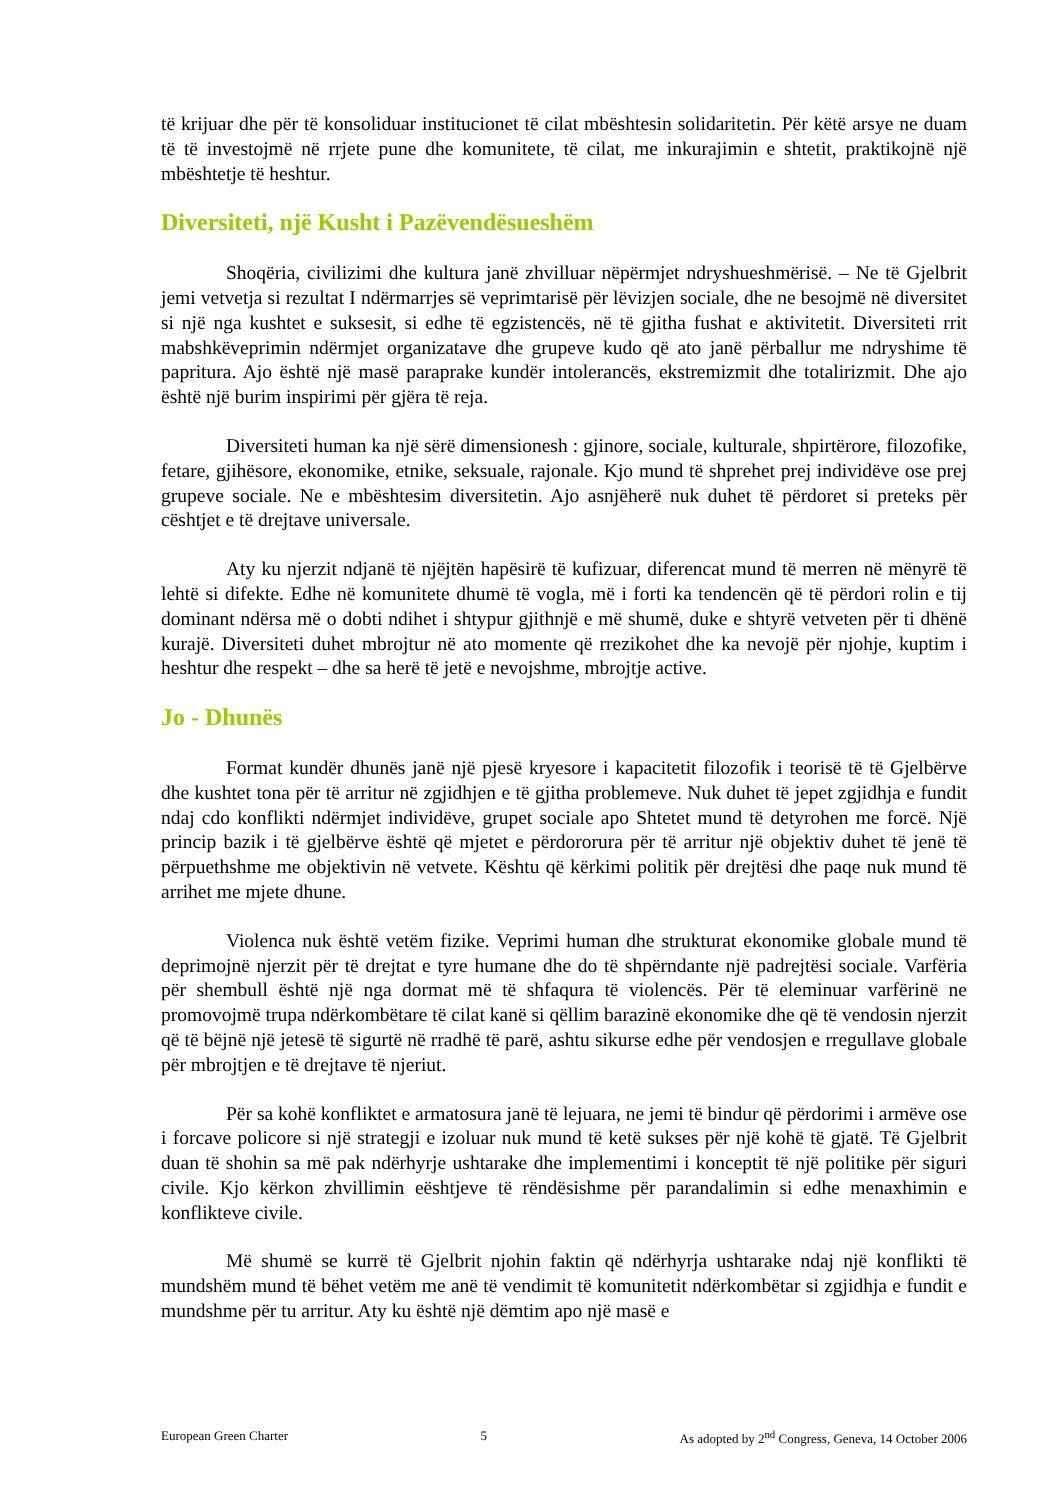të krijuar dhe për të konsoliduar institucionet të cilat mbështesin solidaritetin. Për këtë arsye ne duam të të investojmë në rrjete pune dhe komunitete, të cilat, me inkurajimin e shtetit, praktikojnë një mbështetje të heshtur.
Diversiteti, një Kusht i Pazëvendësueshëm
Shoqëria, civilizimi dhe kultura janë zhvilluar nëpërmjet ndryshueshmërisë. – Ne të Gjelbrit jemi vetvetja si rezultat I ndërmarrjes së veprimtarisë për lëvizjen sociale, dhe ne besojmë në diversitet si një nga kushtet e suksesit, si edhe të egzistencës, në të gjitha fushat e aktivitetit. Diversiteti rrit mabshkëveprimin ndërmjet organizatave dhe grupeve kudo që ato janë përballur me ndryshime të papritura. Ajo është një masë paraprake kundër intolerancës, ekstremizmit dhe totalirizmit. Dhe ajo është një burim inspirimi për gjëra të reja.
Diversiteti human ka një sërë dimensionesh : gjinore, sociale, kulturale, shpirtërore, filozofike, fetare, gjihësore, ekonomike, etnike, seksuale, rajonale. Kjo mund të shprehet prej individëve ose prej grupeve sociale. Ne e mbështesim diversitetin. Ajo asnjëherë nuk duhet të përdoret si preteks për cështjet e të drejtave universale.
Aty ku njerzit ndjanë të njëjtën hapësirë të kufizuar, diferencat mund të merren në mënyrë të lehtë si difekte. Edhe në komunitete dhumë të vogla, më i forti ka tendencën që të përdori rolin e tij dominant ndërsa më o dobti ndihet i shtypur gjithnjë e më shumë, duke e shtyrë vetveten për ti dhënë kurajë. Diversiteti duhet mbrojtur në ato momente që rrezikohet dhe ka nevojë për njohje, kuptim i heshtur dhe respekt – dhe sa herë të jetë e nevojshme, mbrojtje active.
Jo - Dhunës
Format kundër dhunës janë një pjesë kryesore i kapacitetit filozofik i teorisë të të Gjelbërve dhe kushtet tona për të arritur në zgjidhjen e të gjitha problemeve. Nuk duhet të jepet zgjidhja e fundit ndaj cdo konflikti ndërmjet individëve, grupet sociale apo Shtetet mund të detyrohen me forcë. Një princip bazik i të gjelbërve është që mjetet e përdororura për të arritur një objektiv duhet të jenë të përpuethshme me objektivin në vetvete. Kështu që kërkimi politik për drejtësi dhe paqe nuk mund të arrihet me mjete dhune.
Violenca nuk është vetëm fizike. Veprimi human dhe strukturat ekonomike globale mund të deprimojnë njerzit për të drejtat e tyre humane dhe do të shpërndante një padrejtësi sociale. Varfëria për shembull është një nga dormat më të shfaqura të violencës. Për të eleminuar varfërinë ne promovojmë trupa ndërkombëtare të cilat kanë si qëllim barazinë ekonomike dhe që të vendosin njerzit që të bëjnë një jetesë të sigurtë në rradhë të parë, ashtu sikurse edhe për vendosjen e rregullave globale për mbrojtjen e të drejtave të njeriut.
Për sa kohë konfliktet e armatosura janë të lejuara, ne jemi të bindur që përdorimi i armëve ose i forcave policore si një strategji e izoluar nuk mund të ketë sukses për një kohë të gjatë. Të Gjelbrit duan të shohin sa më pak ndërhyrje ushtarake dhe implementimi i konceptit të një politike për siguri civile. Kjo kërkon zhvillimin eështjeve të rëndësishme për parandalimin si edhe menaxhimin e konflikteve civile.
Më shumë se kurrë të Gjelbrit njohin faktin që ndërhyrja ushtarake ndaj një konflikti të mundshëm mund të bëhet vetëm me anë të vendimit të komunitetit ndërkombëtar si zgjidhja e fundit e mundshme për tu arritur. Aty ku është një dëmtim apo një masë e
European Green Charter 5 As adopted by 2<sup>nd</sup> Congress, Geneva, 14 October 2006